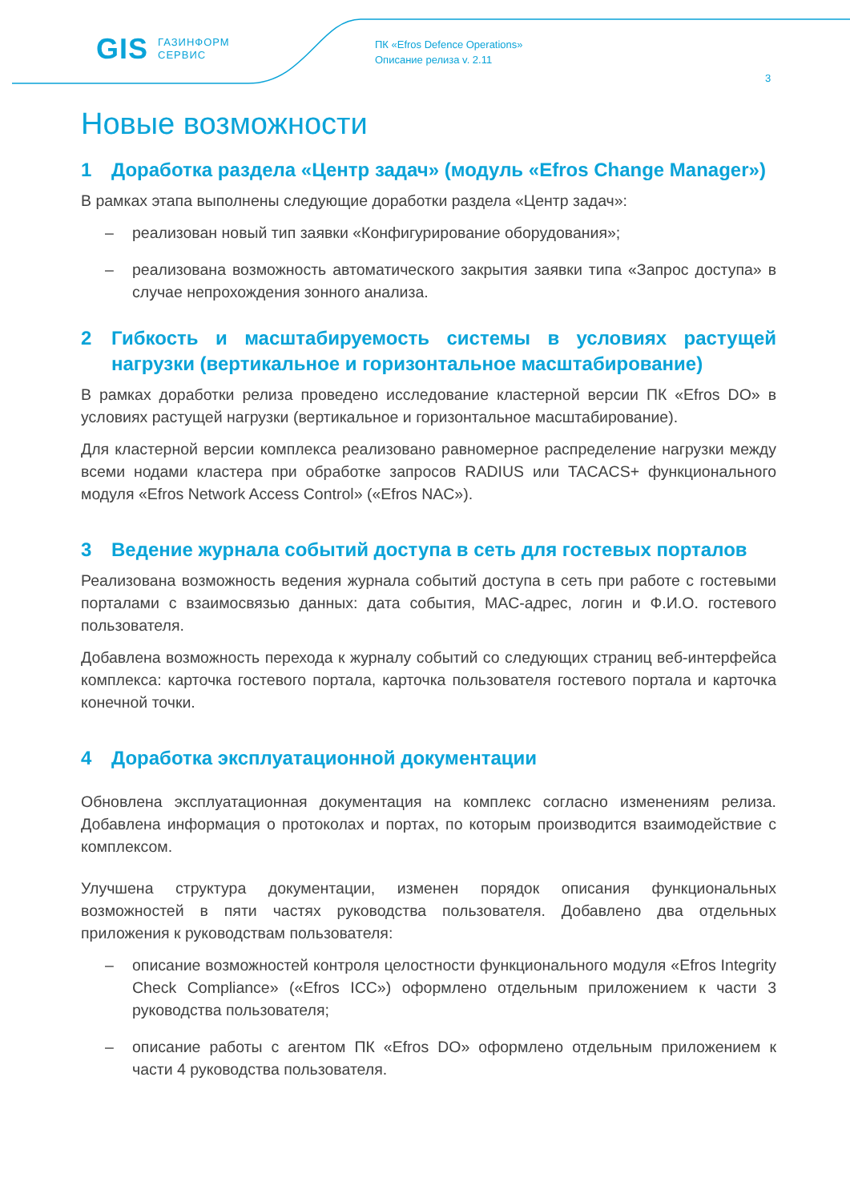GIS ГАЗИНФОРМ
СЕРВИС
ПК «Efros Defence Operations»
Описание релиза v. 2.11
3
Новые возможности
1 Доработка раздела «Центр задач» (модуль «Efros Change Manager»)
В рамках этапа выполнены следующие доработки раздела «Центр задач»:
– реализован новый тип заявки «Конфигурирование оборудования»;
– реализована возможность автоматического закрытия заявки типа «Запрос доступа» в случае непрохождения зонного анализа.
2 Гибкость и масштабируемость системы в условиях растущей нагрузки (вертикальное и горизонтальное масштабирование)
В рамках доработки релиза проведено исследование кластерной версии ПК «Efros DO» в условиях растущей нагрузки (вертикальное и горизонтальное масштабирование).
Для кластерной версии комплекса реализовано равномерное распределение нагрузки между всеми нодами кластера при обработке запросов RADIUS или TACACS+ функционального модуля «Efros Network Access Control» («Efros NAC»).
3 Ведение журнала событий доступа в сеть для гостевых порталов
Реализована возможность ведения журнала событий доступа в сеть при работе с гостевыми порталами с взаимосвязью данных: дата события, MAC-адрес, логин и Ф.И.О. гостевого пользователя.
Добавлена возможность перехода к журналу событий со следующих страниц веб-интерфейса комплекса: карточка гостевого портала, карточка пользователя гостевого портала и карточка конечной точки.
4 Доработка эксплуатационной документации
Обновлена эксплуатационная документация на комплекс согласно изменениям релиза. Добавлена информация о протоколах и портах, по которым производится взаимодействие с комплексом.
Улучшена структура документации, изменен порядок описания функциональных возможностей в пяти частях руководства пользователя. Добавлено два отдельных приложения к руководствам пользователя:
– описание возможностей контроля целостности функционального модуля «Efros Integrity Check Compliance» («Efros ICC») оформлено отдельным приложением к части 3 руководства пользователя;
– описание работы с агентом ПК «Efros DO» оформлено отдельным приложением к части 4 руководства пользователя.